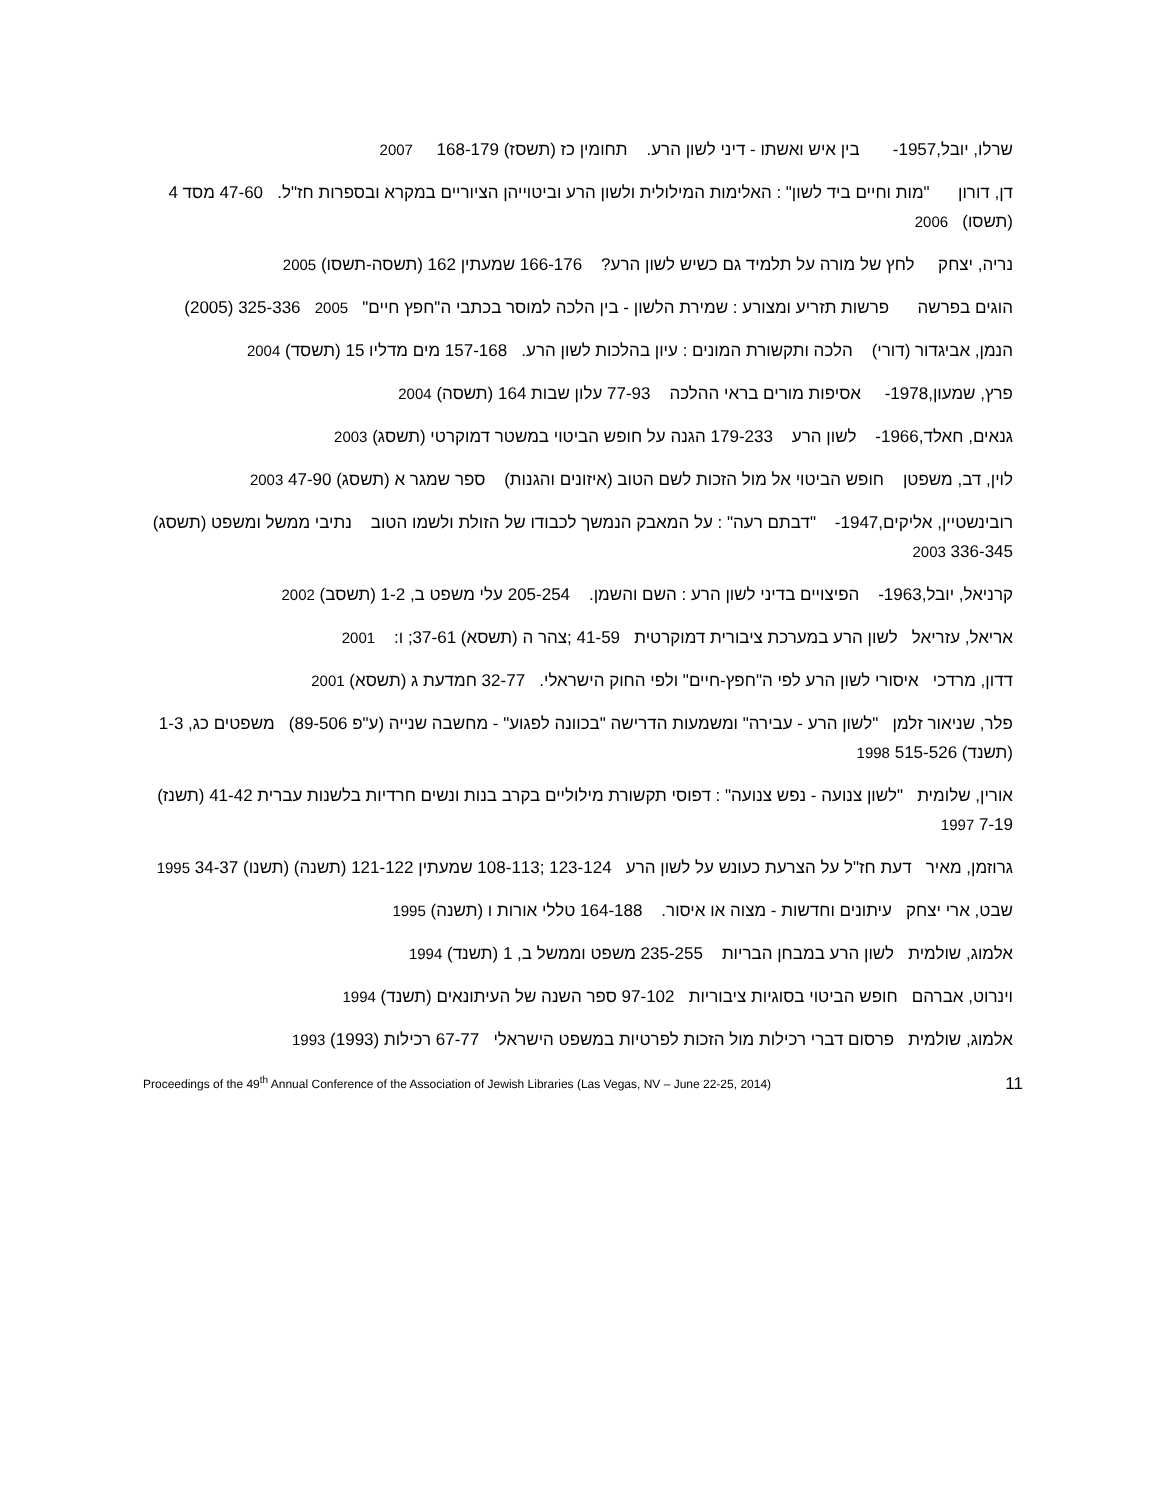שרלו, יובל,1957- בין איש ואשתו - דיני לשון הרע. תחומין כז (תשסז) 168-179 2007
דן, דורון "מות וחיים ביד לשון" : האלימות המילולית ולשון הרע וביטוייהן הציוריים במקרא ובספרות חז"ל. 47-60 מסד 4 (תשסו) 2006
נריה, יצחק לחץ של מורה על תלמיד גם כשיש לשון הרע? 166-176 שמעתין 162 (תשסה-תשסו) 2005
הוגים בפרשה פרשות תזריע ומצורע : שמירת הלשון - בין הלכה למוסר בכתבי ה"חפץ חיים" 2005 325-336 (2005)
הנמן, אביגדור (דורי) הלכה ותקשורת המונים : עיון בהלכות לשון הרע. 157-168 מים מדליו 15 (תשסד) 2004
פרץ, שמעון,1978- אסיפות מורים בראי ההלכה 77-93 עלון שבות 164 (תשסה) 2004
גנאים, חאלד,1966- לשון הרע 179-233 הגנה על חופש הביטוי במשטר דמוקרטי (תשסג) 2003
לוין, דב, משפטן חופש הביטוי אל מול הזכות לשם הטוב (איזונים והגנות) ספר שמגר א (תשסג) 47-90 2003
רובינשטיין, אליקים,1947- "דבתם רעה" : על המאבק הנמשך לכבודו של הזולת ולשמו הטוב נתיבי ממשל ומשפט (תשסג) 336-345 2003
קרניאל, יובל,1963- הפיצויים בדיני לשון הרע : השם והשמן. 205-254 עלי משפט ב, 1-2 (תשסב) 2002
אריאל, עזריאל לשון הרע במערכת ציבורית דמוקרטית 41-59 ;צהר ה (תשסא) 37-61; ו: 2001
דדון, מרדכי איסורי לשון הרע לפי ה"חפץ-חיים" ולפי החוק הישראלי. 32-77 חמדעת ג (תשסא) 2001
פלר, שניאור זלמן "לשון הרע - עבירה" ומשמעות הדרישה "בכוונה לפגוע" - מחשבה שנייה (ע"פ 89-506) משפטים כג, 1-3 (תשנד) 515-526 1998
אורין, שלומית "לשון צנועה - נפש צנועה" : דפוסי תקשורת מילוליים בקרב בנות ונשים חרדיות בלשנות עברית 41-42 (תשנז) 7-19 1997
גרוזמן, מאיר דעת חז"ל על הצרעת כעונש על לשון הרע 123-124 ;108-113 שמעתין 121-122 (תשנה) (תשנו) 34-37 1995
שבט, ארי יצחק עיתונים וחדשות - מצוה או איסור. 164-188 טללי אורות ו (תשנה) 1995
אלמוג, שולמית לשון הרע במבחן הבריות 235-255 משפט וממשל ב, 1 (תשנד) 1994
וינרוט, אברהם חופש הביטוי בסוגיות ציבוריות 97-102 ספר השנה של העיתונאים (תשנד) 1994
אלמוג, שולמית פרסום דברי רכילות מול הזכות לפרטיות במשפט הישראלי 67-77 רכילות (1993) 1993
Proceedings of the 49<sup>th</sup> Annual Conference of the Association of Jewish Libraries (Las Vegas, NV – June 22-25, 2014) 11